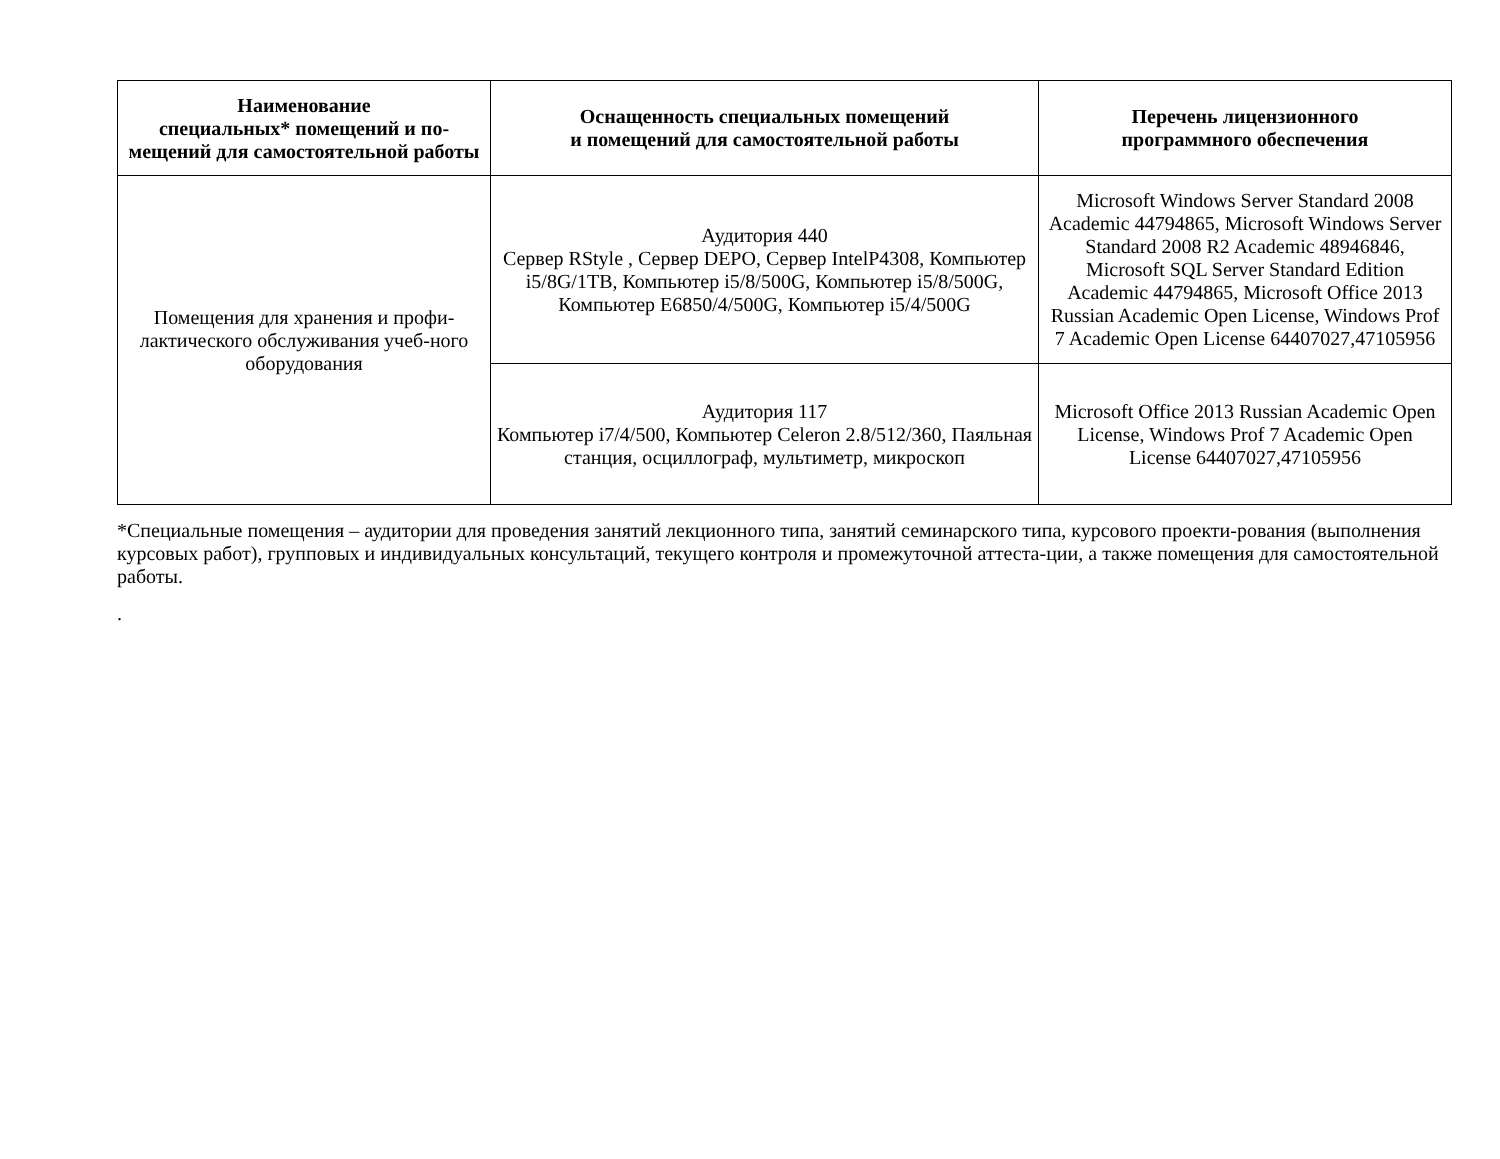| Наименование специальных* помещений и по-мещений для самостоятельной работы | Оснащенность специальных помещений и помещений для самостоятельной работы | Перечень лицензионного программного обеспечения |
| --- | --- | --- |
| Помещения для хранения и профи-лактического обслуживания учеб-ного оборудования | Аудитория 440 Сервер RStyle , Сервер DEPO, Сервер IntelP4308, Компьютер i5/8G/1TB, Компьютер i5/8/500G, Компьютер i5/8/500G, Компьютер E6850/4/500G, Компьютер i5/4/500G | Microsoft Windows Server Standard 2008 Academic 44794865, Microsoft Windows Server Standard 2008 R2 Academic 48946846, Microsoft SQL Server Standard Edition Academic 44794865, Microsoft Office 2013 Russian Academic Open License, Windows Prof 7 Academic Open License 64407027,47105956 |
| | Аудитория 117 Компьютер i7/4/500, Компьютер Celeron 2.8/512/360, Паяльная станция, осциллограф, мультиметр, микроскоп | Microsoft Office 2013 Russian Academic Open License, Windows Prof 7 Academic Open License 64407027,47105956 |
*Специальные помещения – аудитории для проведения занятий лекционного типа, занятий семинарского типа, курсового проекти-рования (выполнения курсовых работ), групповых и индивидуальных консультаций, текущего контроля и промежуточной аттеста-ции, а также помещения для самостоятельной работы.
.